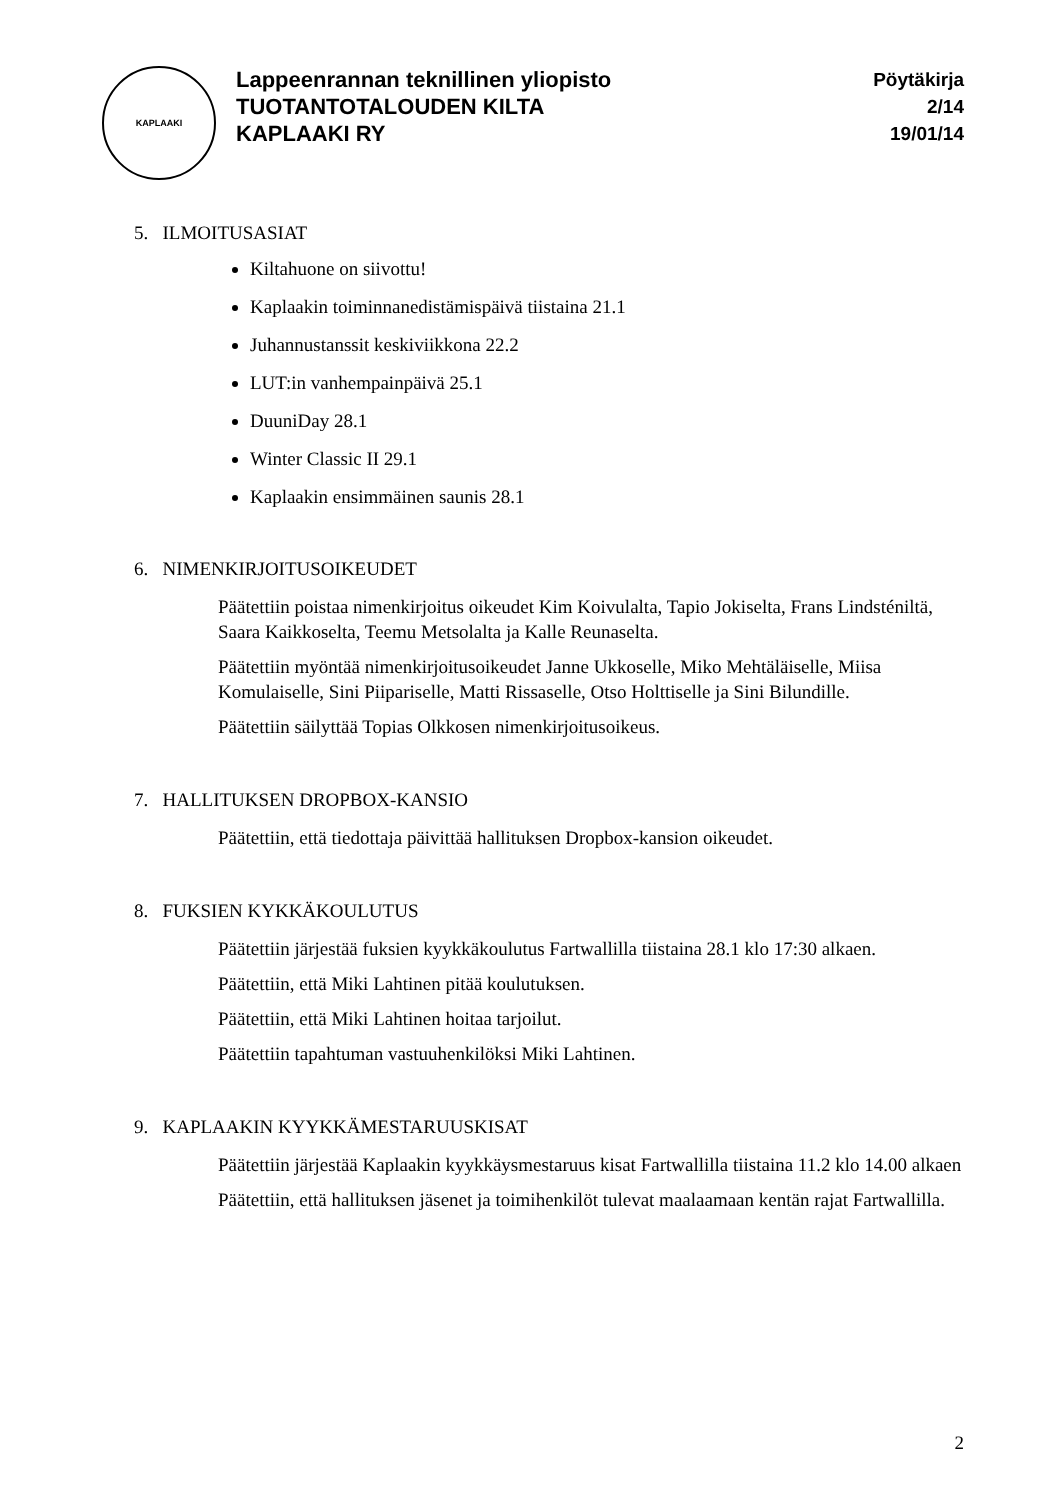KAPLAAKI
Lappeenrannan teknillinen yliopisto
TUOTANTOTALOUDEN KILTA
KAPLAAKI RY
Pöytäkirja
2/14
19/01/14
5. ILMOITUSASIAT
Kiltahuone on siivottu!
Kaplaakin toiminnanedistämispäivä tiistaina 21.1
Juhannustanssit keskiviikkona 22.2
LUT:in vanhempainpäivä 25.1
DuuniDay 28.1
Winter Classic II 29.1
Kaplaakin ensimmäinen saunis 28.1
6. NIMENKIRJOITUSOIKEUDET
Päätettiin poistaa nimenkirjoitus oikeudet Kim Koivulalta, Tapio Jokiselta, Frans Lindsténiltä, Saara Kaikkoselta, Teemu Metsolalta ja Kalle Reunaselta.
Päätettiin myöntää nimenkirjoitusoikeudet Janne Ukkoselle, Miko Mehtäläiselle, Miisa Komulaiselle, Sini Piipariselle, Matti Rissaselle, Otso Holttiselle ja Sini Bilundille.
Päätettiin säilyttää Topias Olkkosen nimenkirjoitusoikeus.
7. HALLITUKSEN DROPBOX-KANSIO
Päätettiin, että tiedottaja päivittää hallituksen Dropbox-kansion oikeudet.
8. FUKSIEN KYKKÄKOULUTUS
Päätettiin järjestää fuksien kyykkäkoulutus Fartwallilla tiistaina 28.1 klo 17:30 alkaen.
Päätettiin, että Miki Lahtinen pitää koulutuksen.
Päätettiin, että Miki Lahtinen hoitaa tarjoilut.
Päätettiin tapahtuman vastuuhenkilöksi Miki Lahtinen.
9. KAPLAAKIN KYYKKÄMESTARUUSKISAT
Päätettiin järjestää Kaplaakin kyykkäysmestaruus kisat Fartwallilla tiistaina 11.2 klo 14.00 alkaen
Päätettiin, että hallituksen jäsenet ja toimihenkilöt tulevat maalaamaan kentän rajat Fartwallilla.
2